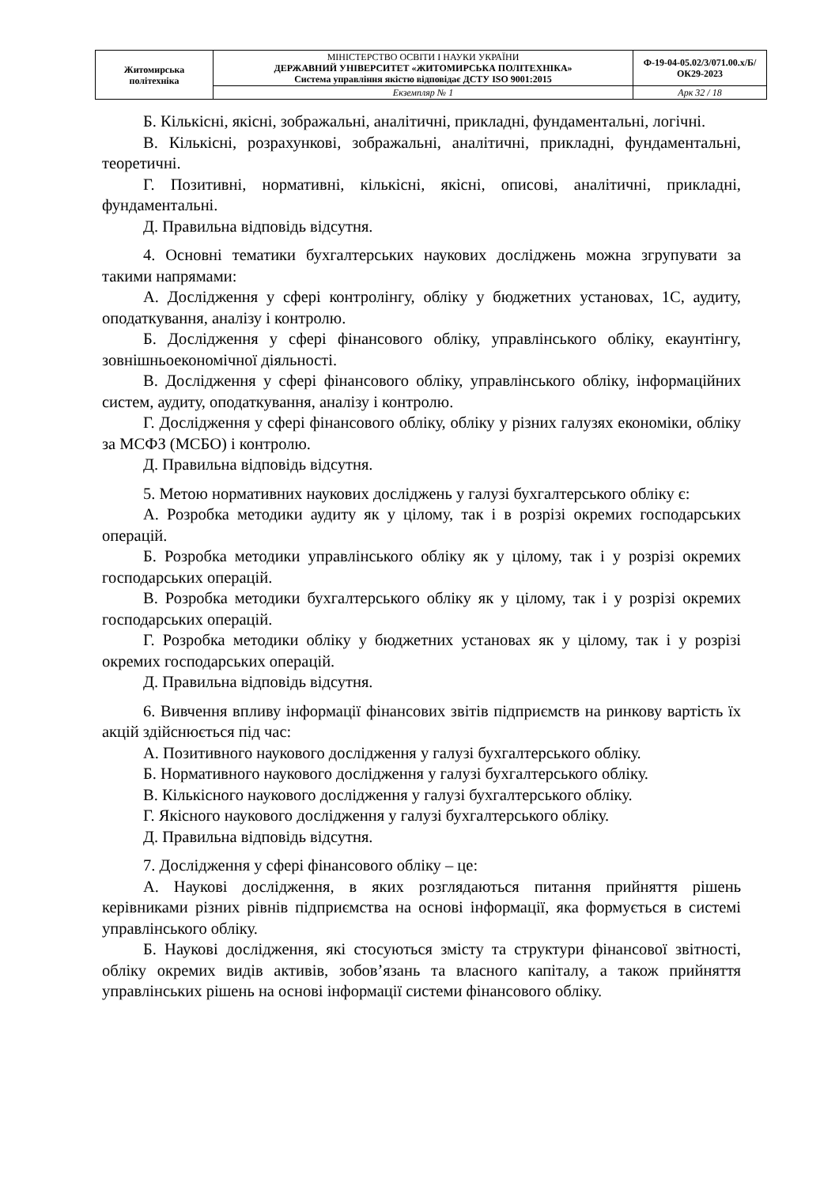| Житомирська політехніка | МІНІСТЕРСТВО ОСВІТИ І НАУКИ УКРАЇНИ ДЕРЖАВНИЙ УНІВЕРСИТЕТ «ЖИТОМИРСЬКА ПОЛІТЕХНІКА» Система управління якістю відповідає ДСТУ ISO 9001:2015 | Ф-19-04-05.02/3/071.00.х/Б/ОК29-2023 |
| | Екземпляр № 1 | Арк 32 / 18 |
Б. Кількісні, якісні, зображальні, аналітичні, прикладні, фундаментальні, логічні.
В. Кількісні, розрахункові, зображальні, аналітичні, прикладні, фундаментальні, теоретичні.
Г. Позитивні, нормативні, кількісні, якісні, описові, аналітичні, прикладні, фундаментальні.
Д. Правильна відповідь відсутня.
4. Основні тематики бухгалтерських наукових досліджень можна згрупувати за такими напрямами:
А. Дослідження у сфері контролінгу, обліку у бюджетних установах, 1С, аудиту, оподаткування, аналізу і контролю.
Б. Дослідження у сфері фінансового обліку, управлінського обліку, екаунтінгу, зовнішньоекономічної діяльності.
В. Дослідження у сфері фінансового обліку, управлінського обліку, інформаційних систем, аудиту, оподаткування, аналізу і контролю.
Г. Дослідження у сфері фінансового обліку, обліку у різних галузях економіки, обліку за МСФЗ (МСБО) і контролю.
Д. Правильна відповідь відсутня.
5. Метою нормативних наукових досліджень у галузі бухгалтерського обліку є:
А. Розробка методики аудиту як у цілому, так і в розрізі окремих господарських операцій.
Б. Розробка методики управлінського обліку як у цілому, так і у розрізі окремих господарських операцій.
В. Розробка методики бухгалтерського обліку як у цілому, так і у розрізі окремих господарських операцій.
Г. Розробка методики обліку у бюджетних установах як у цілому, так і у розрізі окремих господарських операцій.
Д. Правильна відповідь відсутня.
6. Вивчення впливу інформації фінансових звітів підприємств на ринкову вартість їх акцій здійснюється під час:
А. Позитивного наукового дослідження у галузі бухгалтерського обліку.
Б. Нормативного наукового дослідження у галузі бухгалтерського обліку.
В. Кількісного наукового дослідження у галузі бухгалтерського обліку.
Г. Якісного наукового дослідження у галузі бухгалтерського обліку.
Д. Правильна відповідь відсутня.
7. Дослідження у сфері фінансового обліку – це:
А. Наукові дослідження, в яких розглядаються питання прийняття рішень керівниками різних рівнів підприємства на основі інформації, яка формується в системі управлінського обліку.
Б. Наукові дослідження, які стосуються змісту та структури фінансової звітності, обліку окремих видів активів, зобов’язань та власного капіталу, а також прийняття управлінських рішень на основі інформації системи фінансового обліку.